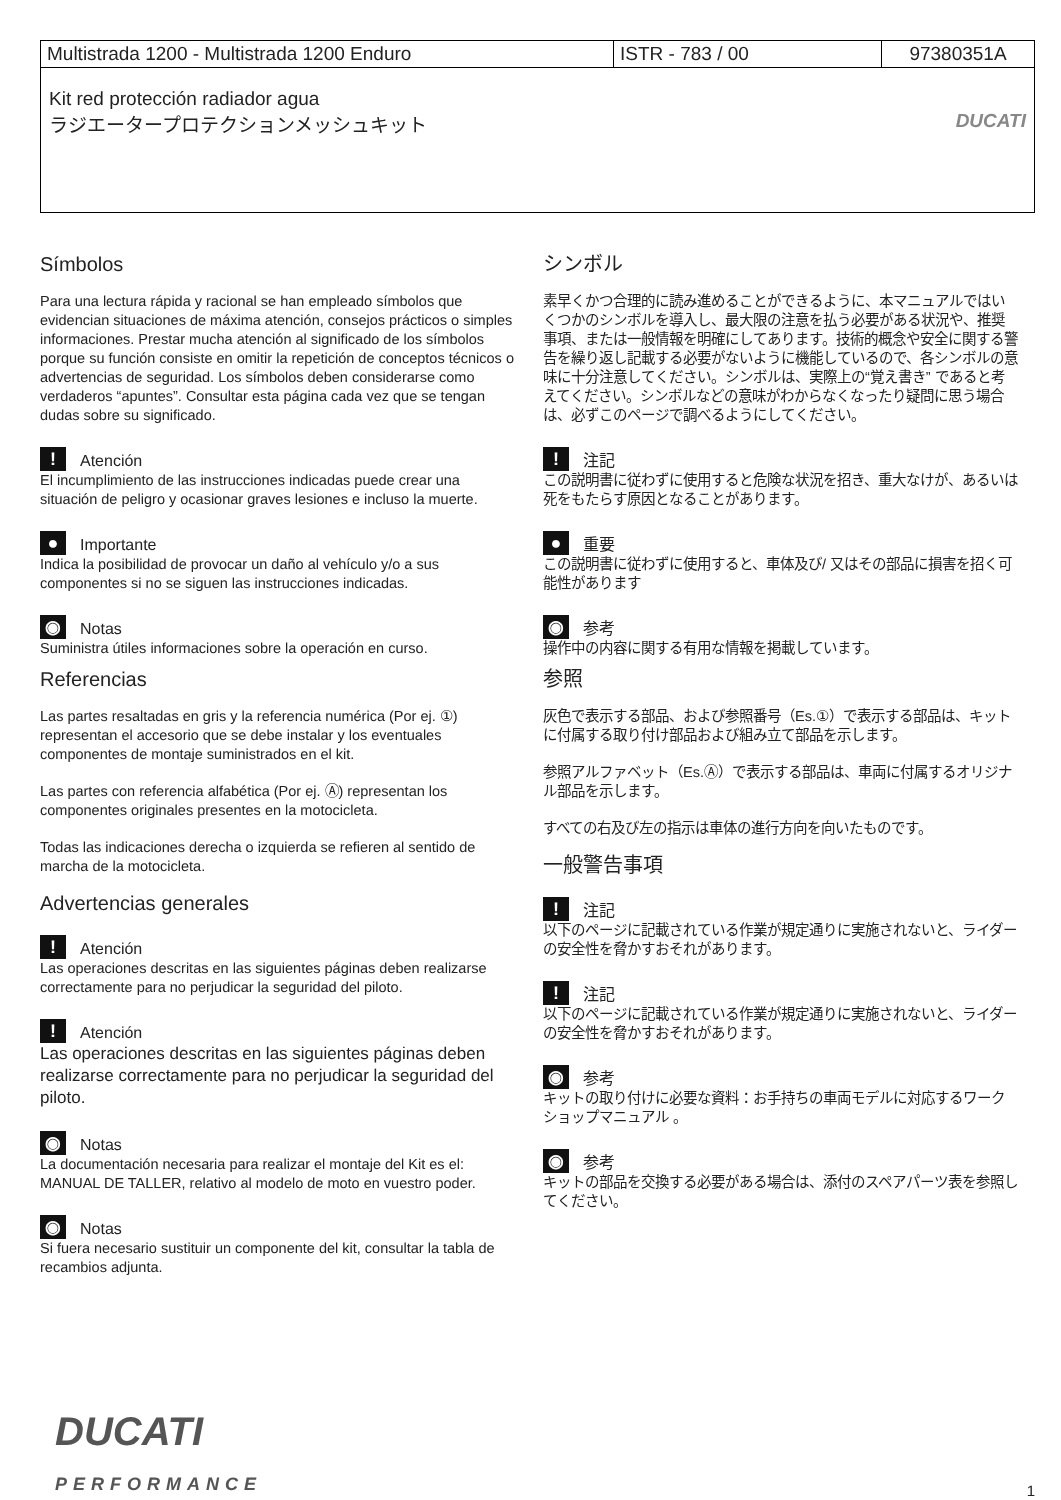| Multistrada 1200 - Multistrada 1200 Enduro | ISTR - 783 / 00 | 97380351A |
| Kit red protección radiador agua ラジエータープロテクションメッシュキット DUCATI | | |
Símbolos
Para una lectura rápida y racional se han empleado símbolos que evidencian situaciones de máxima atención, consejos prácticos o simples informaciones. Prestar mucha atención al significado de los símbolos porque su función consiste en omitir la repetición de conceptos técnicos o advertencias de seguridad. Los símbolos deben considerarse como verdaderos “apuntes”. Consultar esta página cada vez que se tengan dudas sobre su significado.
! Atención
El incumplimiento de las instrucciones indicadas puede crear una situación de peligro y ocasionar graves lesiones e incluso la muerte.
● Importante
Indica la posibilidad de provocar un daño al vehículo y/o a sus componentes si no se siguen las instrucciones indicadas.
◉ Notas
Suministra útiles informaciones sobre la operación en curso.
Referencias
Las partes resaltadas en gris y la referencia numérica (Por ej. ①) representan el accesorio que se debe instalar y los eventuales componentes de montaje suministrados en el kit.
Las partes con referencia alfabética (Por ej. Ⓐ) representan los componentes originales presentes en la motocicleta.
Todas las indicaciones derecha o izquierda se refieren al sentido de marcha de la motocicleta.
Advertencias generales
! Atención
Las operaciones descritas en las siguientes páginas deben realizarse correctamente para no perjudicar la seguridad del piloto.
! Atención
Las operaciones descritas en las siguientes páginas deben realizarse correctamente para no perjudicar la seguridad del piloto.
◉ Notas
La documentación necesaria para realizar el montaje del Kit es el: MANUAL DE TALLER, relativo al modelo de moto en vuestro poder.
◉ Notas
Si fuera necesario sustituir un componente del kit, consultar la tabla de recambios adjunta.
シンボル
素早くかつ合理的に読み進めることができるように、本マニュアルではいくつかのシンボルを導入し、最大限の注意を払う必要がある状況や、推奨事項、または一般情報を明確にしてあります。技術的概念や安全に関する警告を繰り返し記載する必要がないように機能しているので、各シンボルの意味に十分注意してください。シンボルは、実際上の“覚え書き” であると考えてください。シンボルなどの意味がわからなくなったり疑問に思う場合は、必ずこのページで調べるようにしてください。
! 注記
この説明書に従わずに使用すると危険な状況を招き、重大なけが、あるいは死をもたらす原因となることがあります。
● 重要
この説明書に従わずに使用すると、車体及び/ 又はその部品に損害を招く可能性があります
◉ 参考
操作中の内容に関する有用な情報を掲載しています。
参照
灰色で表示する部品、および参照番号（Es.①）で表示する部品は、キットに付属する取り付け部品および組み立て部品を示します。
参照アルファベット（Es.Ⓐ）で表示する部品は、車両に付属するオリジナル部品を示します。
すべての右及び左の指示は車体の進行方向を向いたものです。
一般警告事項
! 注記
以下のページに記載されている作業が規定通りに実施されないと、ライダーの安全性を脅かすおそれがあります。
! 注記
以下のページに記載されている作業が規定通りに実施されないと、ライダーの安全性を脅かすおそれがあります。
◉ 参考
キットの取り付けに必要な資料：お手持ちの車両モデルに対応するワークショップマニュアル 。
◉ 参考
キットの部品を交換する必要がある場合は、添付のスペアパーツ表を参照してください。
DUCATI
PERFORMANCE
1